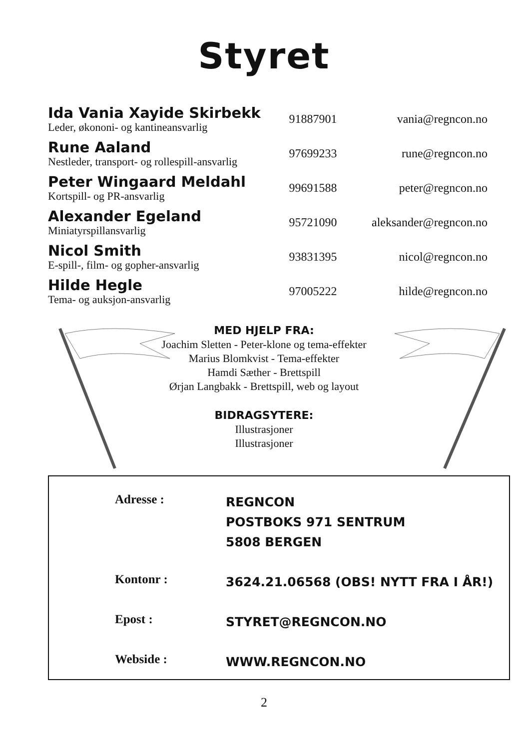Styret
| Ida Vania Xayide Skirbekk Leder, økononi- og kantineansvarlig | 91887901 | vania@regncon.no |
| Rune Aaland Nestleder, transport- og rollespill-ansvarlig | 97699233 | rune@regncon.no |
| Peter Wingaard Meldahl Kortspill- og PR-ansvarlig | 99691588 | peter@regncon.no |
| Alexander Egeland Miniatyrspillansvarlig | 95721090 | aleksander@regncon.no |
| Nicol Smith E-spill-, film- og gopher-ansvarlig | 93831395 | nicol@regncon.no |
| Hilde Hegle Tema- og auksjon-ansvarlig | 97005222 | hilde@regncon.no |
MED HJELP FRA:
Joachim Sletten - Peter-klone og tema-effekter
Marius Blomkvist - Tema-effekter
Hamdi Sæther - Brettspill
Ørjan Langbakk - Brettspill, web og layout
BIDRAGSYTERE:
Illustrasjoner
Illustrasjoner
| Adresse : | REGNCON POSTBOKS 971 SENTRUM 5808 BERGEN |
| Kontonr : | 3624.21.06568 (OBS! NYTT FRA I ÅR!) |
| Epost : | STYRET@REGNCON.NO |
| Webside : | WWW.REGNCON.NO |
2